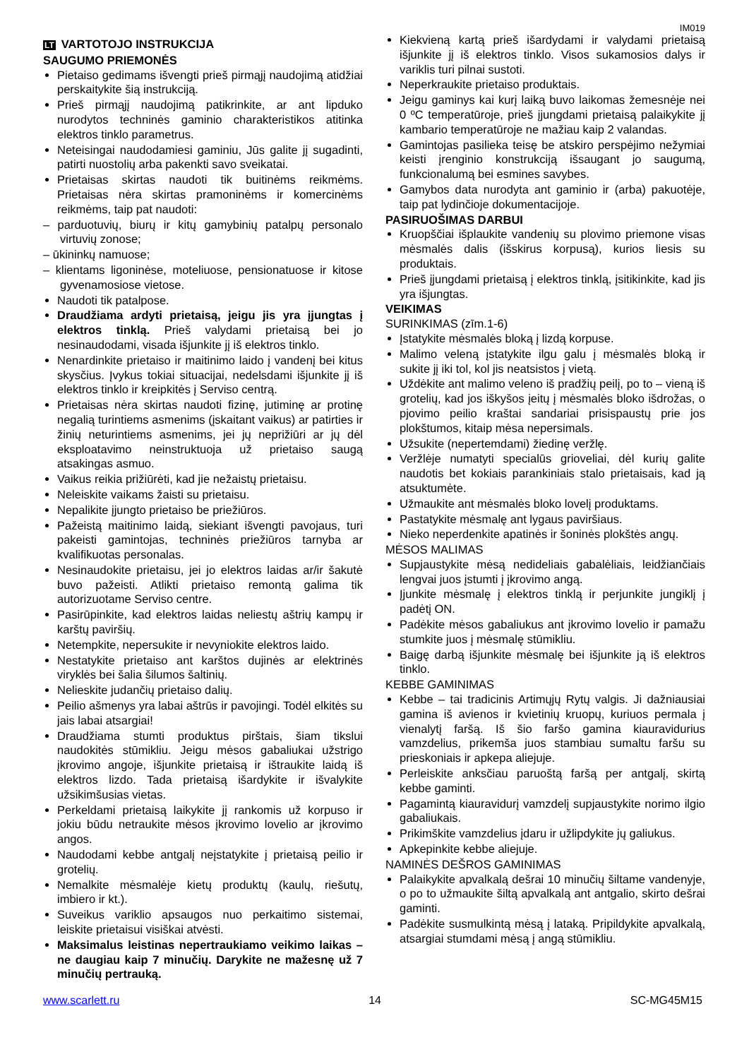IM019
LT VARTOTOJO INSTRUKCIJA
SAUGUMO PRIEMONĖS
Pietaiso gedimams išvengti prieš pirmąjį naudojimą atidžiai perskaitykite šią instrukciją.
Prieš pirmąjį naudojimą patikrinkite, ar ant lipduko nurodytos techninės gaminio charakteristikos atitinka elektros tinklo parametrus.
Neteisingai naudodamiesi gaminiu, Jūs galite jį sugadinti, patirti nuostolių arba pakenkti savo sveikatai.
Prietaisas skirtas naudoti tik buitinėms reikmėms. Prietaisas nėra skirtas pramoninėms ir komercinėms reikmėms, taip pat naudoti:
– parduotuvių, biurų ir kitų gamybinių patalpų personalo virtuvių zonose;
– ūkininkų namuose;
– klientams ligoninėse, moteliuose, pensionatuose ir kitose gyvenamosiose vietose.
Naudoti tik patalpose.
Draudžiama ardyti prietaisą, jeigu jis yra įjungtas į elektros tinklą. Prieš valydami prietaisą bei jo nesinaudodami, visada išjunkite jį iš elektros tinklo.
Nenardinkite prietaiso ir maitinimo laido į vandenį bei kitus skysčius. Įvykus tokiai situacijai, nedelsdami išjunkite jį iš elektros tinklo ir kreipkitės į Serviso centrą.
Prietaisas nėra skirtas naudoti fizinę, jutiminę ar protinę negalią turintiems asmenims (įskaitant vaikus) ar patirties ir žinių neturintiems asmenims, jei jų neprižiūri ar jų dėl eksploatavimo neinstruktuoja už prietaiso saugą atsakingas asmuo.
Vaikus reikia prižiūrėti, kad jie nežaistų prietaisu.
Neleiskite vaikams žaisti su prietaisu.
Nepalikite įjungto prietaiso be priežiūros.
Pažeistą maitinimo laidą, siekiant išvengti pavojaus, turi pakeisti gamintojas, techninės priežiūros tarnyba ar kvalifikuotas personalas.
Nesinaudokite prietaisu, jei jo elektros laidas ar/ir šakutė buvo pažeisti. Atlikti prietaiso remontą galima tik autorizuotame Serviso centre.
Pasirūpinkite, kad elektros laidas neliestų aštrių kampų ir karštų paviršių.
Netempkite, nepersukite ir nevyniokite elektros laido.
Nestatykite prietaiso ant karštos dujinės ar elektrinės viryklės bei šalia šilumos šaltinių.
Nelieskite judančių prietaiso dalių.
Peilio ašmenys yra labai aštrūs ir pavojingi. Todėl elkitės su jais labai atsargiai!
Draudžiama stumti produktus pirštais, šiam tikslui naudokitės stūmikliu. Jeigu mėsos gabaliukai užstrigo įkrovimo angoje, išjunkite prietaisą ir ištraukite laidą iš elektros lizdo. Tada prietaisą išardykite ir išvalykite užsikimšusias vietas.
Perkeldami prietaisą laikykite jį rankomis už korpuso ir jokiu būdu netraukite mėsos įkrovimo lovelio ar įkrovimo angos.
Naudodami kebbe antgalį neįstatykite į prietaisą peilio ir grotelių.
Nemalkite mėsmalėje kietų produktų (kaulų, riešutų, imbiero ir kt.).
Suveikus variklio apsaugos nuo perkaitimo sistemai, leiskite prietaisui visiškai atvėsti.
Maksimalus leistinas nepertraukiamo veikimo laikas – ne daugiau kaip 7 minučių. Darykite ne mažesnę už 7 minučių pertrauką.
Kiekvieną kartą prieš išardydami ir valydami prietaisą išjunkite jį iš elektros tinklo. Visos sukamosios dalys ir variklis turi pilnai sustoti.
Neperkraukite prietaiso produktais.
Jeigu gaminys kai kurį laiką buvo laikomas žemesnėje nei 0 ºC temperatūroje, prieš įjungdami prietaisą palaikykite jį kambario temperatūroje ne mažiau kaip 2 valandas.
Gamintojas pasilieka teisę be atskiro perspėjimo nežymiai keisti įrenginio konstrukciją išsaugant jo saugumą, funkcionalumą bei esmines savybes.
Gamybos data nurodyta ant gaminio ir (arba) pakuotėje, taip pat lydinčioje dokumentacijoje.
PASIRUOŠIMAS DARBUI
Kruopščiai išplaukite vandenių su plovimo priemone visas mėsmalės dalis (išskirus korpusą), kurios liesis su produktais.
Prieš įjungdami prietaisą į elektros tinklą, įsitikinkite, kad jis yra išjungtas.
VEIKIMAS
SURINKIMAS (zīm.1-6)
Įstatykite mėsmalės bloką į lizdą korpuse.
Malimo veleną įstatykite ilgu galu į mėsmalės bloką ir sukite jį iki tol, kol jis neatsistos į vietą.
Uždėkite ant malimo veleno iš pradžių peilį, po to – vieną iš grotelių, kad jos iškyšos įeitų į mėsmalės bloko išdrožas, o pjovimo peilio kraštai sandariai prisispaustų prie jos plokštumos, kitaip mėsa nepersimals.
Užsukite (nepertemdami) žiedinę veržlę.
Veržlėje numatyti specialūs grioveliai, dėl kurių galite naudotis bet kokiais parankiniais stalo prietaisais, kad ją atsuktumėte.
Užmaukite ant mėsmalės bloko lovelį produktams.
Pastatykite mėsmalę ant lygaus paviršiaus.
Nieko neperdenkite apatinės ir šoninės plokštės angų.
MĖSOS MALIMAS
Supjaustykite mėsą nedideliais gabalėliais, leidžiančiais lengvai juos įstumti į įkrovimo angą.
Įjunkite mėsmalę į elektros tinklą ir perjunkite jungiklį į padėtį ON.
Padėkite mėsos gabaliukus ant įkrovimo lovelio ir pamažu stumkite juos į mėsmalę stūmikliu.
Baigę darbą išjunkite mėsmalę bei išjunkite ją iš elektros tinklo.
KEBBE GAMINIMAS
Kebbe – tai tradicinis Artimųjų Rytų valgis. Ji dažniausiai gamina iš avienos ir kvietinių kruopų, kuriuos permala į vienalytį faršą. Iš šio faršo gamina kiauravidurius vamzdelius, prikemša juos stambiau sumaltu faršu su prieskoniais ir apkepa aliejuje.
Perleiskite anksčiau paruoštą faršą per antgalį, skirtą kebbe gaminti.
Pagamintą kiauravidurį vamzdelį supjaustykite norimo ilgio gabaliukais.
Prikimškite vamzdelius įdaru ir užlipdykite jų galiukus.
Apkepinkite kebbe aliejuje.
NAMINĖS DEŠROS GAMINIMAS
Palaikykite apvalkalą dešrai 10 minučių šiltame vandenyje, o po to užmaukite šiltą apvalkalą ant antgalio, skirto dešrai gaminti.
Padėkite susmulkintą mėsą į lataką. Pripildykite apvalkalą, atsargiai stumdami mėsą į angą stūmikliu.
www.scarlett.ru 14 SC-MG45M15